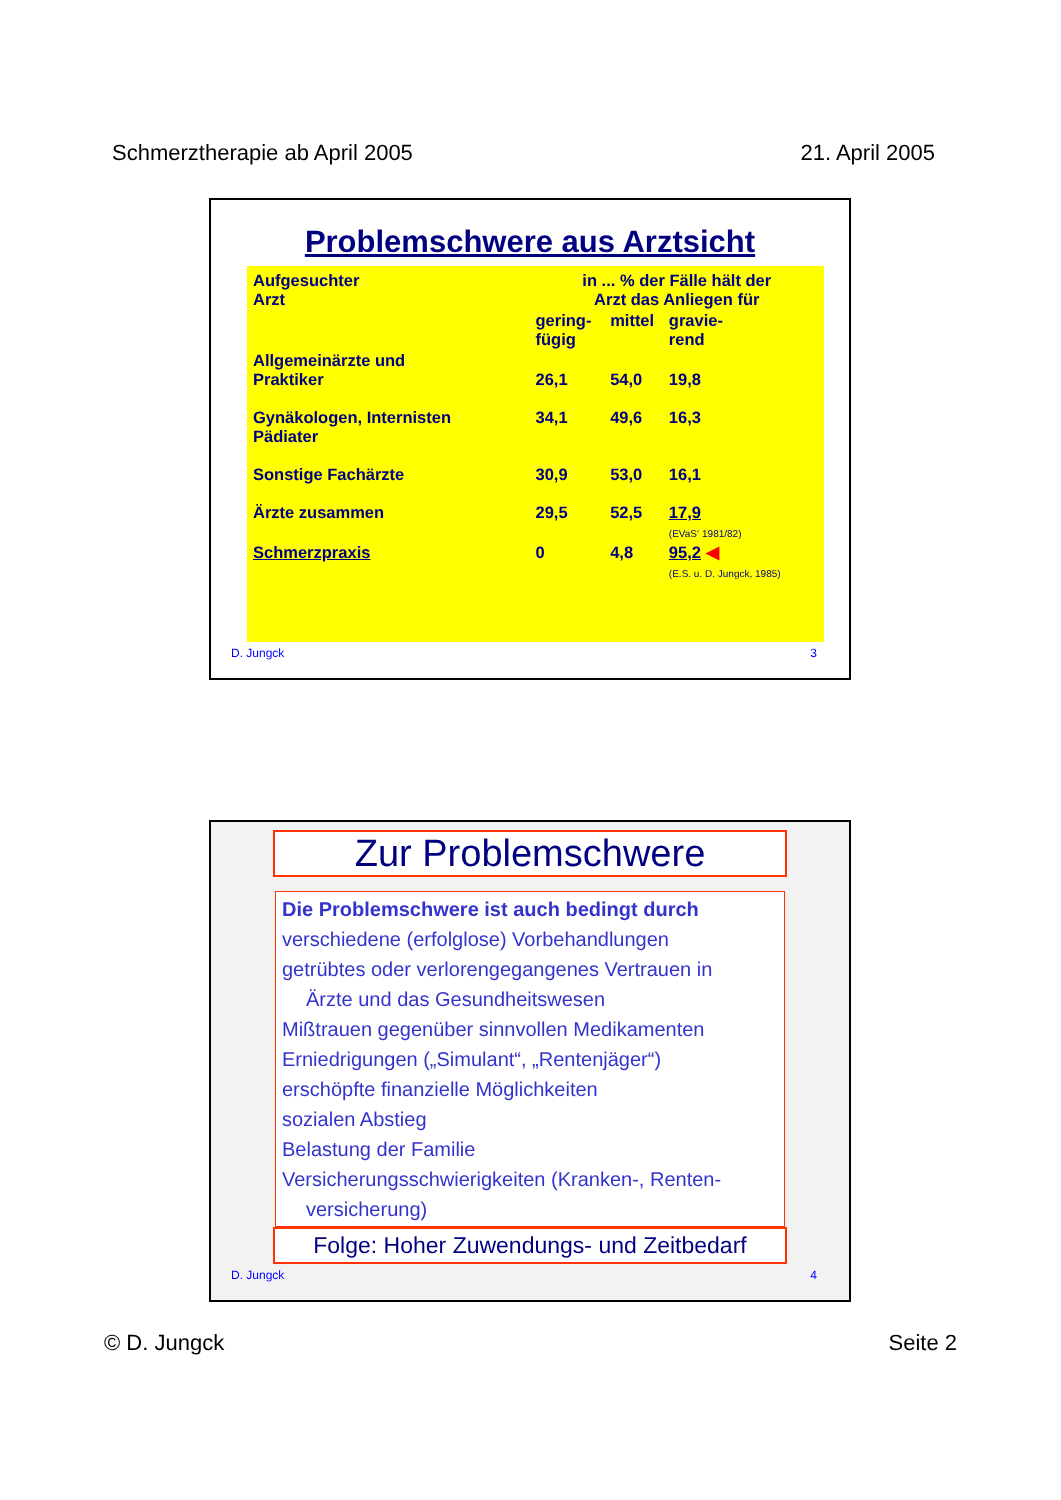Schmerztherapie ab April 2005 21. April 2005
Problemschwere aus Arztsicht
| Aufgesuchter Arzt | in ... % der Fälle hält der Arzt das Anliegen für | | |
| --- | --- | --- | --- |
| | gering- fügig | mittel | gravie- rend |
| Allgemeinärzte und Praktiker | 26,1 | 54,0 | 19,8 |
| Gynäkologen, Internisten Pädiater | 34,1 | 49,6 | 16,3 |
| Sonstige Fachärzte | 30,9 | 53,0 | 16,1 |
| Ärzte zusammen | 29,5 | 52,5 | 17,9 (EVaS‘ 1981/82) |
| Schmerzpraxis | 0 | 4,8 | 95,2 ◀ (E.S. u. D. Jungck, 1985) |
D. Jungck 3
Zur Problemschwere
Die Problemschwere ist auch bedingt durch
verschiedene (erfolglose) Vorbehandlungen
getrübtes oder verlorengegangenes Vertrauen in
Ärzte und das Gesundheitswesen
Mißtrauen gegenüber sinnvollen Medikamenten
Erniedrigungen („Simulant“, „Rentenjäger“)
erschöpfte finanzielle Möglichkeiten
sozialen Abstieg
Belastung der Familie
Versicherungsschwierigkeiten (Kranken-, Renten-
versicherung)
Folge: Hoher Zuwendungs- und Zeitbedarf
D. Jungck 4
© D. Jungck Seite 2